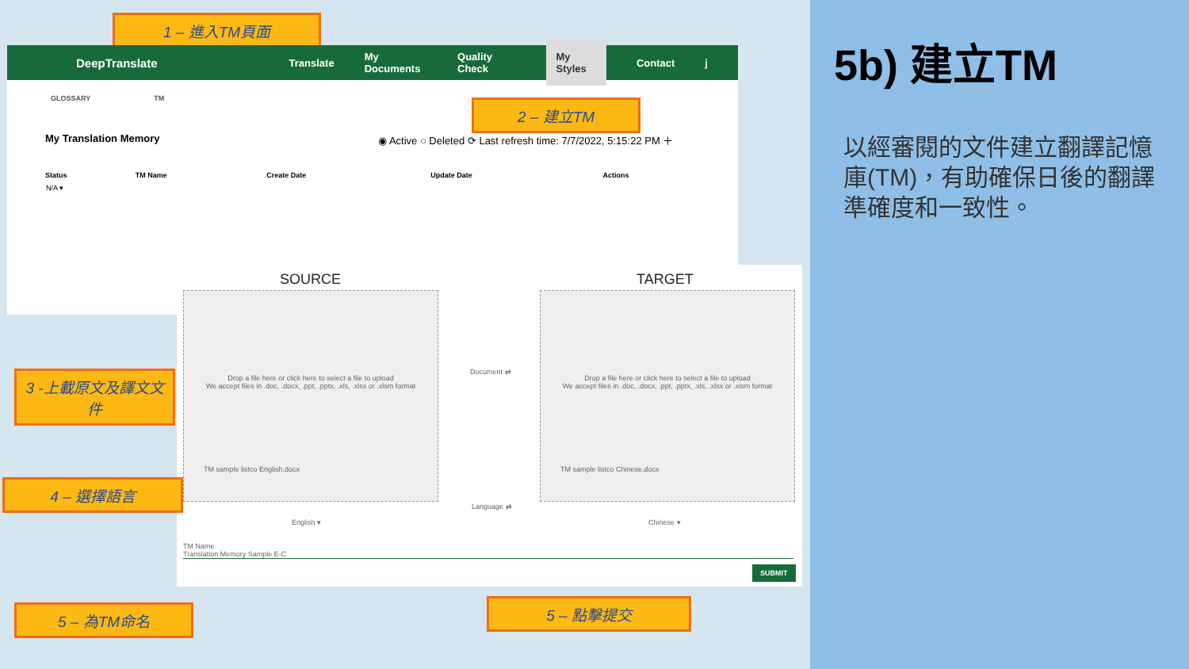5b) 建立TM
以經審閱的文件建立翻譯記憶庫(TM)，有助確保日後的翻譯準確度和一致性。
1 – 進入TM頁面
DeepTranslate Translate My Documents Quality Check My Styles Contact j
GLOSSARY TM
My Translation Memory ◉ Active ○ Deleted ⟳ Last refresh time: 7/7/2022, 5:15:22 PM ＋
| Status | TM Name | Create Date | Update Date | Actions |
| --- | --- | --- | --- | --- |
| N/A ▾ | | | | |
2 – 建立TM
SOURCE TARGET
Drop a file here or click here to select a file to upload
We accept files in .doc, .docx, .ppt, .pptx, .xls, .xlsx or .xlsm format
TM sample listco English.docx
Drop a file here or click here to select a file to upload
We accept files in .doc, .docx, .ppt, .pptx, .xls, .xlsx or .xlsm format
TM sample listco Chinese.docx
Document ⇄
Language ⇄
English ▾ Chinese ▾
TM Name
Translation Memory Sample E-C
SUBMIT
3 -上載原文及譯文文件
4 – 選擇語言
5 – 為TM命名 5 – 點擊提交